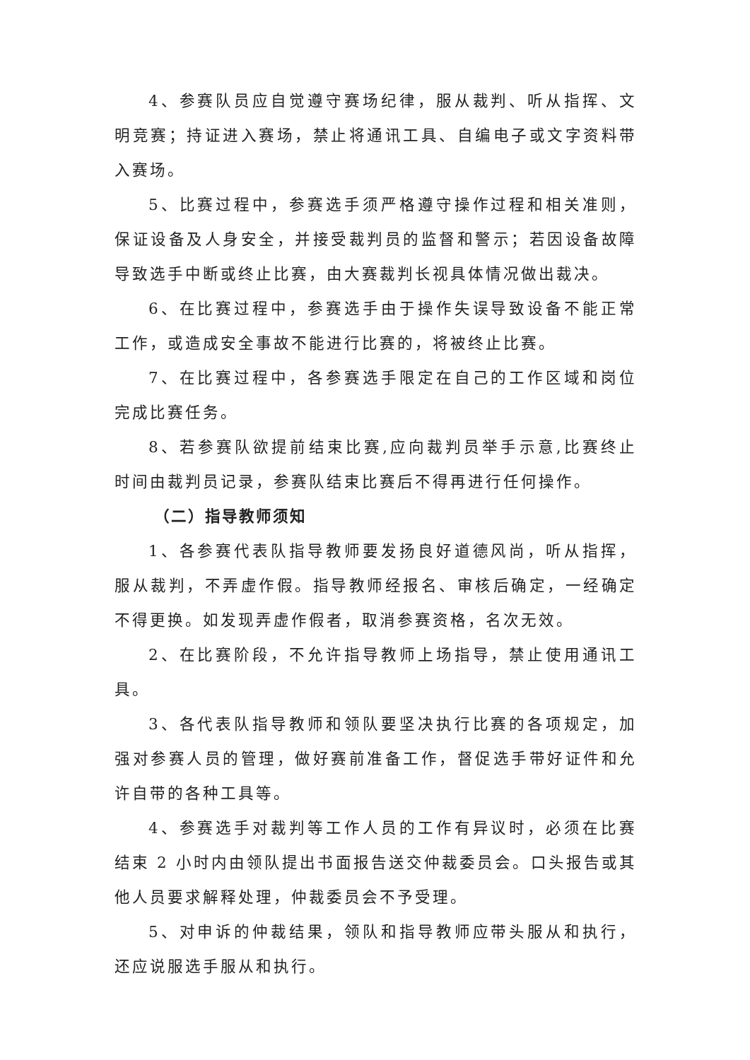4、参赛队员应自觉遵守赛场纪律，服从裁判、听从指挥、文明竞赛；持证进入赛场，禁止将通讯工具、自编电子或文字资料带入赛场。
5、比赛过程中，参赛选手须严格遵守操作过程和相关准则，保证设备及人身安全，并接受裁判员的监督和警示；若因设备故障导致选手中断或终止比赛，由大赛裁判长视具体情况做出裁决。
6、在比赛过程中，参赛选手由于操作失误导致设备不能正常工作，或造成安全事故不能进行比赛的，将被终止比赛。
7、在比赛过程中，各参赛选手限定在自己的工作区域和岗位完成比赛任务。
8、若参赛队欲提前结束比赛,应向裁判员举手示意,比赛终止 时间由裁判员记录，参赛队结束比赛后不得再进行任何操作。
（二）指导教师须知
1、各参赛代表队指导教师要发扬良好道德风尚，听从指挥，服从裁判，不弄虚作假。指导教师经报名、审核后确定，一经确定不得更换。如发现弄虚作假者，取消参赛资格，名次无效。
2、在比赛阶段，不允许指导教师上场指导，禁止使用通讯工具。
3、各代表队指导教师和领队要坚决执行比赛的各项规定，加强对参赛人员的管理，做好赛前准备工作，督促选手带好证件和允许自带的各种工具等。
4、参赛选手对裁判等工作人员的工作有异议时，必须在比赛结束 2 小时内由领队提出书面报告送交仲裁委员会。口头报告或其他人员要求解释处理，仲裁委员会不予受理。
5、对申诉的仲裁结果，领队和指导教师应带头服从和执行，还应说服选手服从和执行。